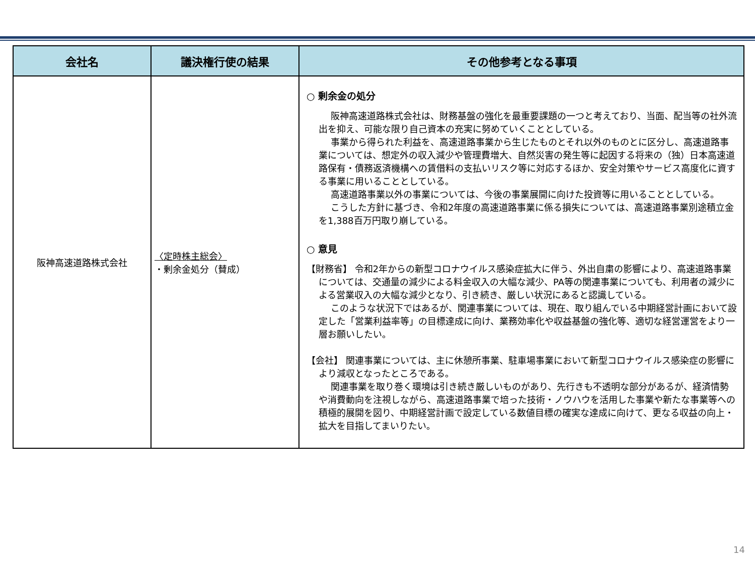| 会社名 | 議決権行使の結果 | その他参考となる事項 |
| --- | --- | --- |
| 阪神高速道路株式会社 | 〈定時株主総会〉 ・剰余金処分（賛成） | ○ 剰余金の処分 阪神高速道路株式会社は、財務基盤の強化を最重要課題の一つと考えており、当面、配当等の社外流出を抑え、可能な限り自己資本の充実に努めていくこととしている。 事業から得られた利益を、高速道路事業から生じたものとそれ以外のものとに区分し、高速道路事業については、想定外の収入減少や管理費増大、自然災害の発生等に起因する将来の（独）日本高速道路保有・債務返済機構への賃借料の支払いリスク等に対応するほか、安全対策やサービス高度化に資する事業に用いることとしている。 高速道路事業以外の事業については、今後の事業展開に向けた投資等に用いることとしている。 こうした方針に基づき、令和2年度の高速道路事業に係る損失については、高速道路事業別途積立金を1,388百万円取り崩している。 ○ 意見 【財務省】 令和2年からの新型コロナウイルス感染症拡大に伴う、外出自粛の影響により、高速道路事業については、交通量の減少による料金収入の大幅な減少、PA等の関連事業についても、利用者の減少による営業収入の大幅な減少となり、引き続き、厳しい状況にあると認識している。 このような状況下ではあるが、関連事業については、現在、取り組んでいる中期経営計画において設定した「営業利益率等」の目標達成に向け、業務効率化や収益基盤の強化等、適切な経営運営をより一層お願いしたい。 【会社】 関連事業については、主に休憩所事業、駐車場事業において新型コロナウイルス感染症の影響により減収となったところである。 関連事業を取り巻く環境は引き続き厳しいものがあり、先行きも不透明な部分があるが、経済情勢や消費動向を注視しながら、高速道路事業で培った技術・ノウハウを活用した事業や新たな事業等への積極的展開を図り、中期経営計画で設定している数値目標の確実な達成に向けて、更なる収益の向上・拡大を目指してまいりたい。 |
14